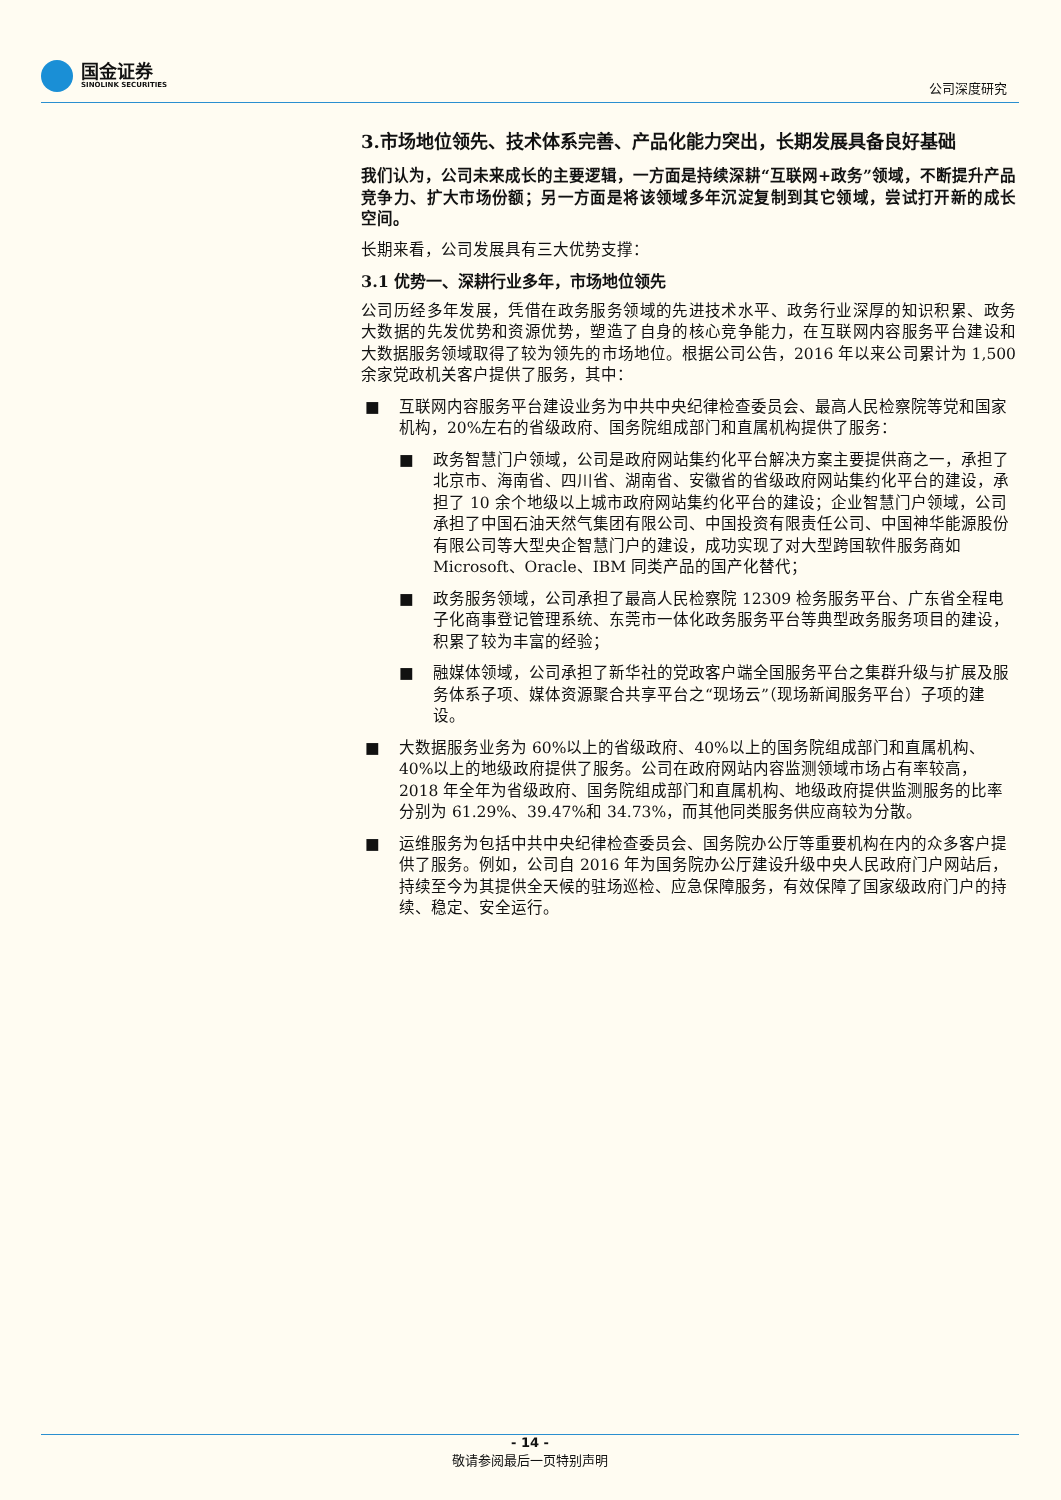国金证券
SINOLINK SECURITIES
公司深度研究
3.市场地位领先、技术体系完善、产品化能力突出，长期发展具备良好基础
我们认为，公司未来成长的主要逻辑，一方面是持续深耕“互联网+政务”领域，不断提升产品竞争力、扩大市场份额；另一方面是将该领域多年沉淀复制到其它领域，尝试打开新的成长空间。
长期来看，公司发展具有三大优势支撑：
3.1 优势一、深耕行业多年，市场地位领先
公司历经多年发展，凭借在政务服务领域的先进技术水平、政务行业深厚的知识积累、政务大数据的先发优势和资源优势，塑造了自身的核心竞争能力，在互联网内容服务平台建设和大数据服务领域取得了较为领先的市场地位。根据公司公告，2016 年以来公司累计为 1,500 余家党政机关客户提供了服务，其中：
■ 互联网内容服务平台建设业务为中共中央纪律检查委员会、最高人民检察院等党和国家机构，20%左右的省级政府、国务院组成部门和直属机构提供了服务：
■ 政务智慧门户领域，公司是政府网站集约化平台解决方案主要提供商之一，承担了北京市、海南省、四川省、湖南省、安徽省的省级政府网站集约化平台的建设，承担了 10 余个地级以上城市政府网站集约化平台的建设；企业智慧门户领域，公司承担了中国石油天然气集团有限公司、中国投资有限责任公司、中国神华能源股份有限公司等大型央企智慧门户的建设，成功实现了对大型跨国软件服务商如 Microsoft、Oracle、IBM 同类产品的国产化替代；
■ 政务服务领域，公司承担了最高人民检察院 12309 检务服务平台、广东省全程电子化商事登记管理系统、东莞市一体化政务服务平台等典型政务服务项目的建设，积累了较为丰富的经验；
■ 融媒体领域，公司承担了新华社的党政客户端全国服务平台之集群升级与扩展及服务体系子项、媒体资源聚合共享平台之“现场云”（现场新闻服务平台）子项的建设。
■ 大数据服务业务为 60%以上的省级政府、40%以上的国务院组成部门和直属机构、40%以上的地级政府提供了服务。公司在政府网站内容监测领域市场占有率较高，2018 年全年为省级政府、国务院组成部门和直属机构、地级政府提供监测服务的比率分别为 61.29%、39.47%和 34.73%，而其他同类服务供应商较为分散。
■ 运维服务为包括中共中央纪律检查委员会、国务院办公厅等重要机构在内的众多客户提供了服务。例如，公司自 2016 年为国务院办公厅建设升级中央人民政府门户网站后，持续至今为其提供全天候的驻场巡检、应急保障服务，有效保障了国家级政府门户的持续、稳定、安全运行。
- 14 -
敬请参阅最后一页特别声明